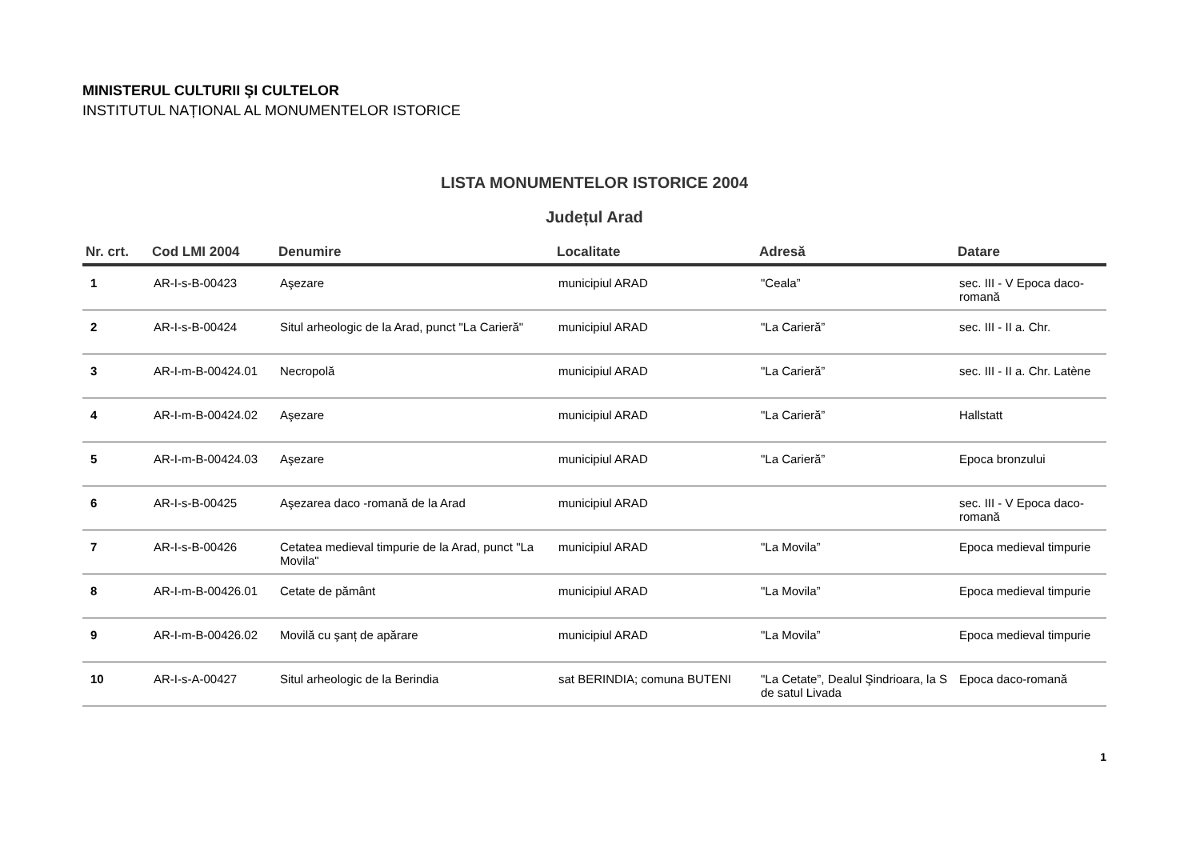MINISTERUL CULTURII ŞI CULTELOR
INSTITUTUL NAȚIONAL AL MONUMENTELOR ISTORICE
LISTA MONUMENTELOR ISTORICE 2004
Județul Arad
| Nr. crt. | Cod LMI 2004 | Denumire | Localitate | Adresă | Datare |
| --- | --- | --- | --- | --- | --- |
| 1 | AR-I-s-B-00423 | Aşezare | municipiul ARAD | "Ceala” | sec. III - V Epoca daco-romană |
| 2 | AR-I-s-B-00424 | Situl arheologic de la Arad, punct "La Carieră" | municipiul ARAD | "La Carieră” | sec. III - II a. Chr. |
| 3 | AR-I-m-B-00424.01 | Necropolă | municipiul ARAD | "La Carieră” | sec. III - II a. Chr. Latène |
| 4 | AR-I-m-B-00424.02 | Aşezare | municipiul ARAD | "La Carieră” | Hallstatt |
| 5 | AR-I-m-B-00424.03 | Aşezare | municipiul ARAD | "La Carieră” | Epoca bronzului |
| 6 | AR-I-s-B-00425 | Aşezarea daco -romană de la Arad | municipiul ARAD | | sec. III - V Epoca daco-romană |
| 7 | AR-I-s-B-00426 | Cetatea medieval timpurie de la Arad, punct "La Movila" | municipiul ARAD | "La Movila” | Epoca medieval timpurie |
| 8 | AR-I-m-B-00426.01 | Cetate de pământ | municipiul ARAD | "La Movila” | Epoca medieval timpurie |
| 9 | AR-I-m-B-00426.02 | Movilă cu şanț de apărare | municipiul ARAD | "La Movila” | Epoca medieval timpurie |
| 10 | AR-I-s-A-00427 | Situl arheologic de la Berindia | sat BERINDIA; comuna BUTENI | "La Cetate”, Dealul Şindrioara, la S de satul Livada | Epoca daco-romană |
1